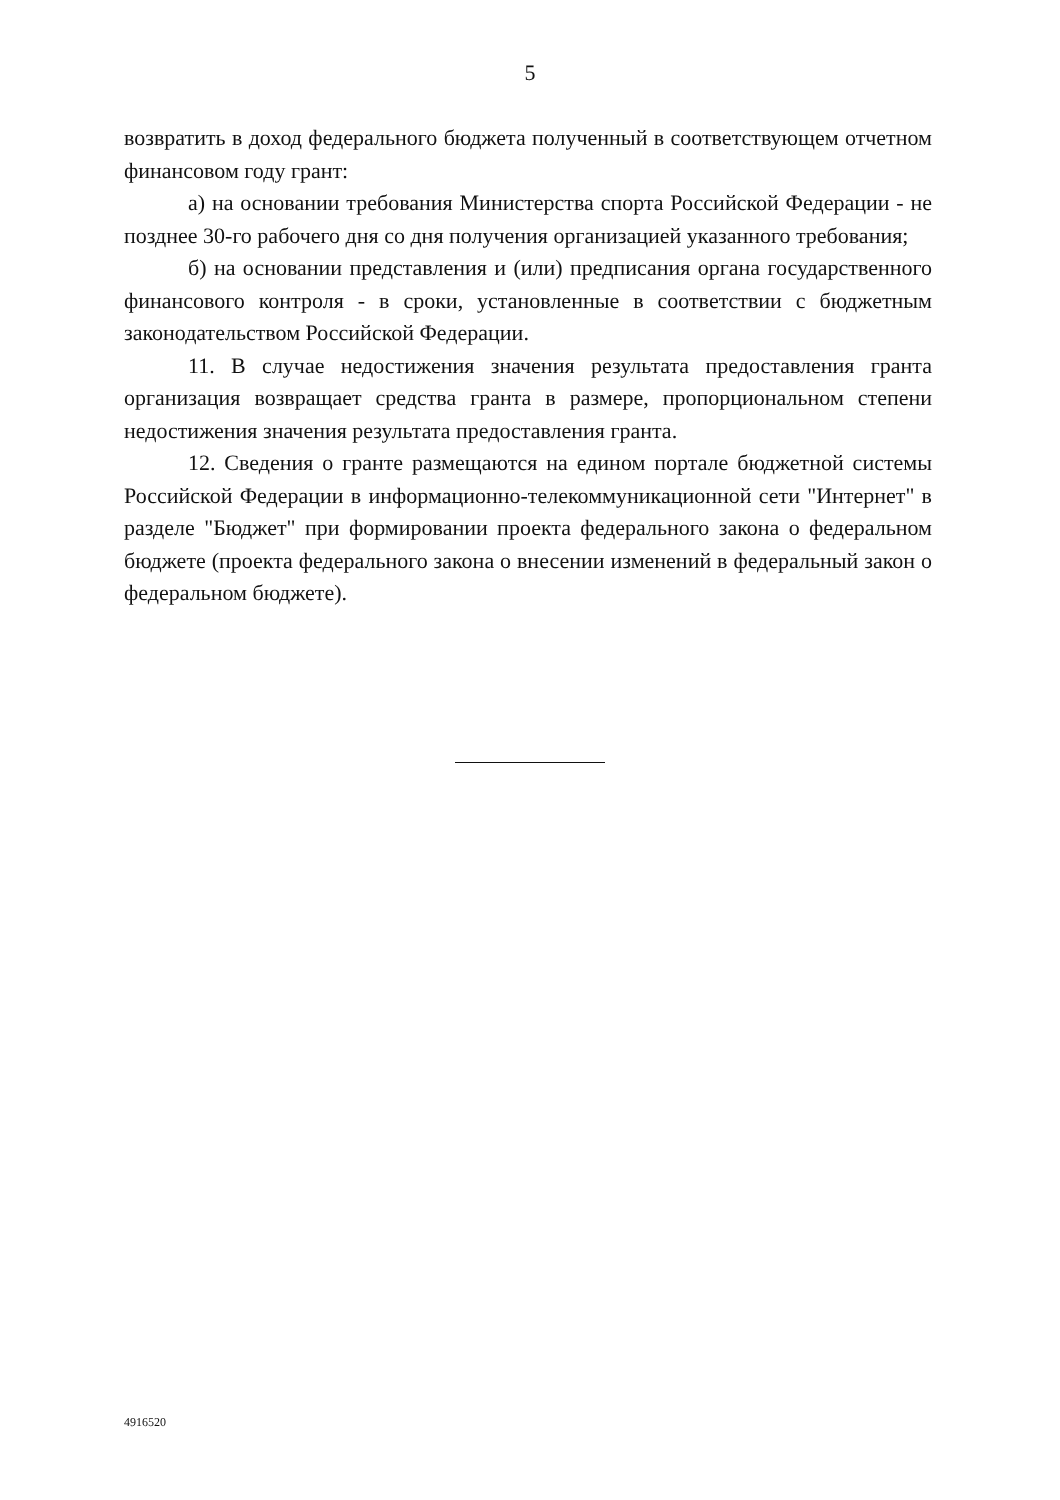5
возвратить в доход федерального бюджета полученный в соответствующем отчетном финансовом году грант:
а) на основании требования Министерства спорта Российской Федерации - не позднее 30-го рабочего дня со дня получения организацией указанного требования;
б) на основании представления и (или) предписания органа государственного финансового контроля - в сроки, установленные в соответствии с бюджетным законодательством Российской Федерации.
11. В случае недостижения значения результата предоставления гранта организация возвращает средства гранта в размере, пропорциональном степени недостижения значения результата предоставления гранта.
12. Сведения о гранте размещаются на едином портале бюджетной системы Российской Федерации в информационно-телекоммуникационной сети "Интернет" в разделе "Бюджет" при формировании проекта федерального закона о федеральном бюджете (проекта федерального закона о внесении изменений в федеральный закон о федеральном бюджете).
4916520